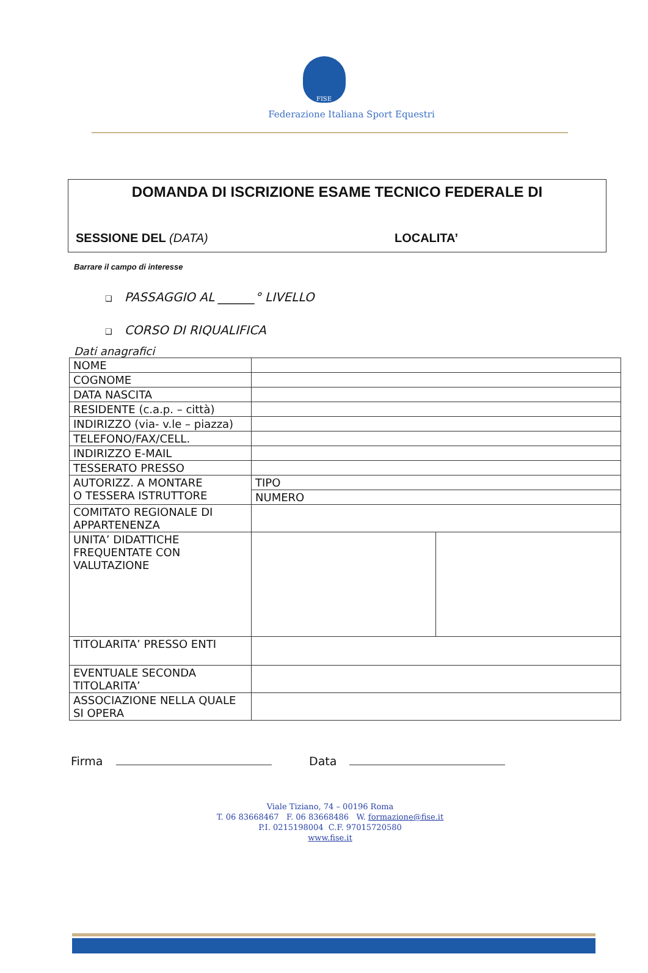FISE
Federazione Italiana Sport Equestri
DOMANDA DI ISCRIZIONE ESAME TECNICO FEDERALE DI
SESSIONE DEL (DATA) LOCALITA’
Barrare il campo di interesse
❑ PASSAGGIO AL ______° LIVELLO
❑ CORSO DI RIQUALIFICA
Dati anagrafici
| NOME | | |
| COGNOME | | |
| DATA NASCITA | | |
| RESIDENTE (c.a.p. – città) | | |
| INDIRIZZO (via- v.le – piazza) | | |
| TELEFONO/FAX/CELL. | | |
| INDIRIZZO E-MAIL | | |
| TESSERATO PRESSO | | |
| AUTORIZZ. A MONTARE O TESSERA ISTRUTTORE | TIPO | |
| | NUMERO | |
| COMITATO REGIONALE DI APPARTENENZA | | |
| UNITA’ DIDATTICHE FREQUENTATE CON VALUTAZIONE | | |
| TITOLARITA’ PRESSO ENTI | | |
| EVENTUALE SECONDA TITOLARITA’ | | |
| ASSOCIAZIONE NELLA QUALE SI OPERA | | |
Firma Data
Viale Tiziano, 74 – 00196 Roma
T. 06 83668467 F. 06 83668486 W. formazione@fise.it
P.I. 0215198004 C.F. 97015720580
www.fise.it